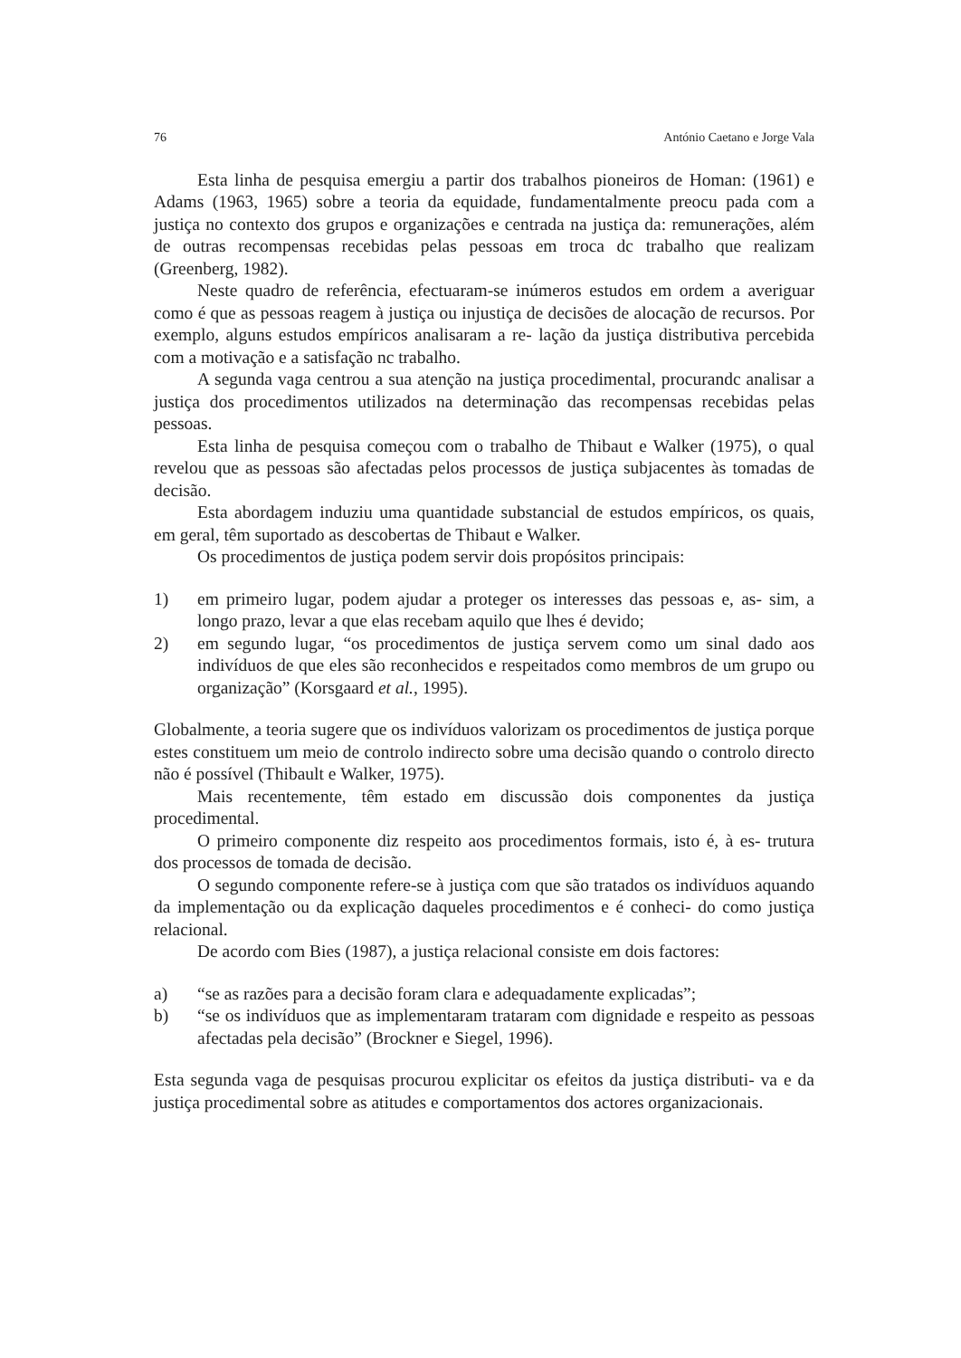76 António Caetano e Jorge Vala
Esta linha de pesquisa emergiu a partir dos trabalhos pioneiros de Homan: (1961) e Adams (1963, 1965) sobre a teoria da equidade, fundamentalmente preocu pada com a justiça no contexto dos grupos e organizações e centrada na justiça da: remunerações, além de outras recompensas recebidas pelas pessoas em troca dc trabalho que realizam (Greenberg, 1982).
Neste quadro de referência, efectuaram-se inúmeros estudos em ordem a averiguar como é que as pessoas reagem à justiça ou injustiça de decisões de alocação de recursos. Por exemplo, alguns estudos empíricos analisaram a re- lação da justiça distributiva percebida com a motivação e a satisfação nc trabalho.
A segunda vaga centrou a sua atenção na justiça procedimental, procurandc analisar a justiça dos procedimentos utilizados na determinação das recompensas recebidas pelas pessoas.
Esta linha de pesquisa começou com o trabalho de Thibaut e Walker (1975), o qual revelou que as pessoas são afectadas pelos processos de justiça subjacentes às tomadas de decisão.
Esta abordagem induziu uma quantidade substancial de estudos empíricos, os quais, em geral, têm suportado as descobertas de Thibaut e Walker.
Os procedimentos de justiça podem servir dois propósitos principais:
1) em primeiro lugar, podem ajudar a proteger os interesses das pessoas e, as- sim, a longo prazo, levar a que elas recebam aquilo que lhes é devido;
2) em segundo lugar, “os procedimentos de justiça servem como um sinal dado aos indivíduos de que eles são reconhecidos e respeitados como membros de um grupo ou organização” (Korsgaard et al., 1995).
Globalmente, a teoria sugere que os indivíduos valorizam os procedimentos de justiça porque estes constituem um meio de controlo indirecto sobre uma decisão quando o controlo directo não é possível (Thibault e Walker, 1975).
Mais recentemente, têm estado em discussão dois componentes da justiça procedimental.
O primeiro componente diz respeito aos procedimentos formais, isto é, à es- trutura dos processos de tomada de decisão.
O segundo componente refere-se à justiça com que são tratados os indivíduos aquando da implementação ou da explicação daqueles procedimentos e é conheci- do como justiça relacional.
De acordo com Bies (1987), a justiça relacional consiste em dois factores:
a) “se as razões para a decisão foram clara e adequadamente explicadas”;
b) “se os indivíduos que as implementaram trataram com dignidade e respeito as pessoas afectadas pela decisão” (Brockner e Siegel, 1996).
Esta segunda vaga de pesquisas procurou explicitar os efeitos da justiça distributi- va e da justiça procedimental sobre as atitudes e comportamentos dos actores organizacionais.